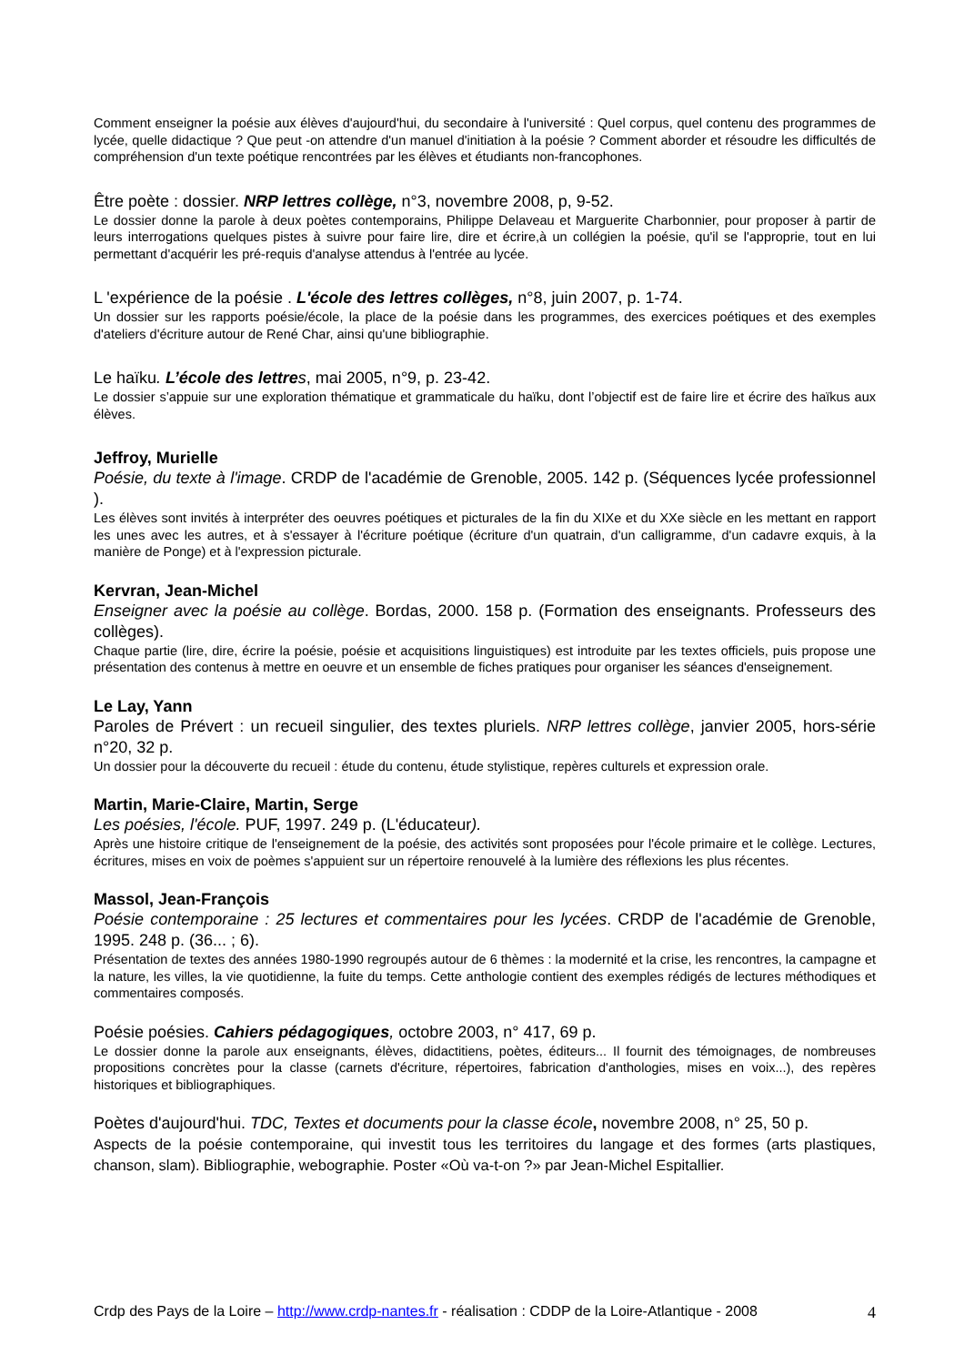Comment enseigner la poésie aux élèves d'aujourd'hui, du secondaire à l'université : Quel corpus, quel contenu des programmes de lycée, quelle didactique ? Que peut -on attendre d'un manuel d'initiation à la poésie ? Comment aborder et résoudre les difficultés de compréhension d'un texte poétique rencontrées par les élèves et étudiants non-francophones.
Être poète : dossier. NRP lettres collège, n°3, novembre 2008, p, 9-52.
Le dossier donne la parole à deux poètes contemporains, Philippe Delaveau et Marguerite Charbonnier, pour proposer à partir de leurs interrogations quelques pistes à suivre pour faire lire, dire et écrire,à un collégien la poésie, qu'il se l'approprie, tout en lui permettant d'acquérir les pré-requis d'analyse attendus à l'entrée au lycée.
L 'expérience de la poésie . L'école des lettres collèges, n°8, juin 2007, p. 1-74.
Un dossier sur les rapports poésie/école, la place de la poésie dans les programmes, des exercices poétiques et des exemples d'ateliers d'écriture autour de René Char, ainsi qu'une bibliographie.
Le haïku. L’école des lettres, mai 2005, n°9, p. 23-42.
Le dossier s’appuie sur une exploration thématique et grammaticale du haïku, dont l’objectif est de faire lire et écrire des haïkus aux élèves.
Jeffroy, Murielle
Poésie, du texte à l'image. CRDP de l'académie de Grenoble, 2005. 142 p. (Séquences lycée professionnel ).
Les élèves sont invités à interpréter des oeuvres poétiques et picturales de la fin du XIXe et du XXe siècle en les mettant en rapport les unes avec les autres, et à s'essayer à l'écriture poétique (écriture d'un quatrain, d'un calligramme, d'un cadavre exquis, à la manière de Ponge) et à l'expression picturale.
Kervran, Jean-Michel
Enseigner avec la poésie au collège. Bordas, 2000. 158 p. (Formation des enseignants. Professeurs des collèges).
Chaque partie (lire, dire, écrire la poésie, poésie et acquisitions linguistiques) est introduite par les textes officiels, puis propose une présentation des contenus à mettre en oeuvre et un ensemble de fiches pratiques pour organiser les séances d'enseignement.
Le Lay, Yann
Paroles de Prévert : un recueil singulier, des textes pluriels. NRP lettres collège, janvier 2005, hors-série n°20, 32 p.
Un dossier pour la découverte du recueil : étude du contenu, étude stylistique, repères culturels et expression orale.
Martin, Marie-Claire, Martin, Serge
Les poésies, l'école. PUF, 1997. 249 p. (L'éducateur).
Après une histoire critique de l'enseignement de la poésie, des activités sont proposées pour l'école primaire et le collège. Lectures, écritures, mises en voix de poèmes s'appuient sur un répertoire renouvelé à la lumière des réflexions les plus récentes.
Massol, Jean-François
Poésie contemporaine : 25 lectures et commentaires pour les lycées. CRDP de l'académie de Grenoble, 1995. 248 p. (36... ; 6).
Présentation de textes des années 1980-1990 regroupés autour de 6 thèmes : la modernité et la crise, les rencontres, la campagne et la nature, les villes, la vie quotidienne, la fuite du temps. Cette anthologie contient des exemples rédigés de lectures méthodiques et commentaires composés.
Poésie poésies. Cahiers pédagogiques, octobre 2003, n° 417, 69 p.
Le dossier donne la parole aux enseignants, élèves, didactitiens, poètes, éditeurs... Il fournit des témoignages, de nombreuses propositions concrètes pour la classe (carnets d'écriture, répertoires, fabrication d'anthologies, mises en voix...), des repères historiques et bibliographiques.
Poètes d'aujourd'hui. TDC, Textes et documents pour la classe école, novembre 2008, n° 25, 50 p.
Aspects de la poésie contemporaine, qui investit tous les territoires du langage et des formes (arts plastiques, chanson, slam). Bibliographie, webographie. Poster «Où va-t-on ?» par Jean-Michel Espitallier.
Crdp des Pays de la Loire – http://www.crdp-nantes.fr - réalisation : CDDP de la Loire-Atlantique - 2008 4